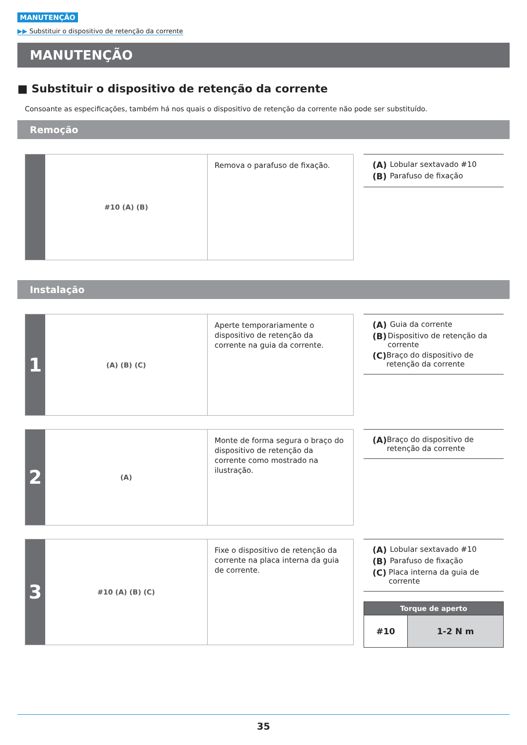MANUTENÇÃO
▶▶ Substituir o dispositivo de retenção da corrente
MANUTENÇÃO
■ Substituir o dispositivo de retenção da corrente
Consoante as especificações, também há nos quais o dispositivo de retenção da corrente não pode ser substituído.
Remoção
#10 (A) (B)
Remova o parafuso de fixação.
(A) Lobular sextavado #10
(B) Parafuso de fixação
Instalação
1
(A) (B) (C)
Aperte temporariamente o dispositivo de retenção da corrente na guia da corrente.
(A) Guia da corrente
(B) Dispositivo de retenção da corrente
(C) Braço do dispositivo de retenção da corrente
2
(A)
Monte de forma segura o braço do dispositivo de retenção da corrente como mostrado na ilustração.
(A) Braço do dispositivo de retenção da corrente
3
#10 (A) (B) (C)
Fixe o dispositivo de retenção da corrente na placa interna da guia de corrente.
(A) Lobular sextavado #10
(B) Parafuso de fixação
(C) Placa interna da guia de corrente
| Torque de aperto | |
| --- | --- |
| #10 | 1-2 N m |
35